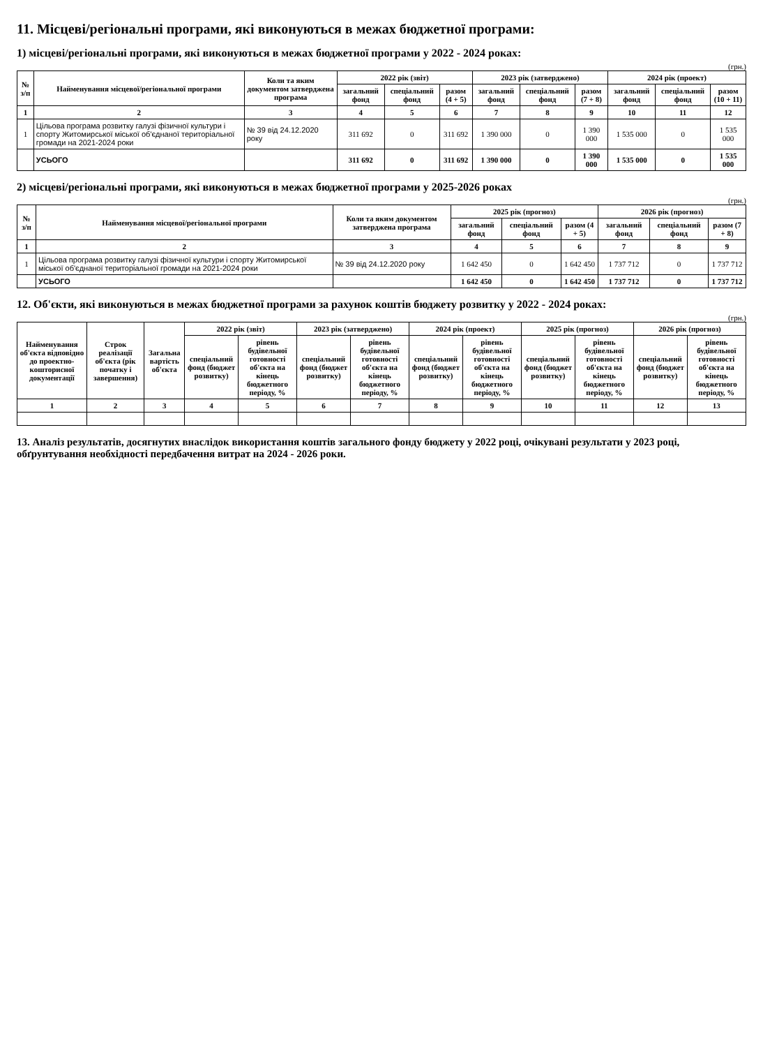11. Місцеві/регіональні програми, які виконуються в межах бюджетної програми:
1) місцеві/регіональні програми, які виконуються в межах бюджетної програми у 2022 - 2024 роках:
(грн.)
| № з/п | Найменування місцевої/регіональної програми | Коли та яким документом затверджена програма | 2022 рік (звіт) | | | 2023 рік (затверджено) | | | 2024 рік (проект) | | |
| --- | --- | --- | --- | --- | --- | --- | --- | --- | --- | --- | --- |
| | | | загальний фонд | спеціальний фонд | разом (4 + 5) | загальний фонд | спеціальний фонд | разом (7 + 8) | загальний фонд | спеціальний фонд | разом (10 + 11) |
| 1 | 2 | 3 | 4 | 5 | 6 | 7 | 8 | 9 | 10 | 11 | 12 |
| 1 | Цільова програма розвитку галузі фізичної культури і спорту Житомирської міської об'єднаної територіальної громади на 2021-2024 роки | № 39 від 24.12.2020 року | 311 692 | 0 | 311 692 | 1 390 000 | 0 | 1 390 000 | 1 535 000 | 0 | 1 535 000 |
| | УСЬОГО | | 311 692 | 0 | 311 692 | 1 390 000 | 0 | 1 390 000 | 1 535 000 | 0 | 1 535 000 |
2) місцеві/регіональні програми, які виконуються в межах бюджетної програми у 2025-2026 роках
(грн.)
| № з/п | Найменування місцевої/регіональної програми | Коли та яким документом затверджена програма | 2025 рік (прогноз) | | | 2026 рік (прогноз) | | |
| --- | --- | --- | --- | --- | --- | --- | --- | --- |
| | | | загальний фонд | спеціальний фонд | разом (4 + 5) | загальний фонд | спеціальний фонд | разом (7 + 8) |
| 1 | 2 | 3 | 4 | 5 | 6 | 7 | 8 | 9 |
| 1 | Цільова програма розвитку галузі фізичної культури і спорту Житомирської міської об'єднаної територіальної громади на 2021-2024 роки | № 39 від 24.12.2020 року | 1 642 450 | 0 | 1 642 450 | 1 737 712 | 0 | 1 737 712 |
| | УСЬОГО | | 1 642 450 | 0 | 1 642 450 | 1 737 712 | 0 | 1 737 712 |
12. Об'єкти, які виконуються в межах бюджетної програми за рахунок коштів бюджету розвитку у 2022 - 2024 роках:
(грн.)
| Найменування об'єкта відповідно до проектно-кошторисної документації | Строк реалізації об'єкта (рік початку і завершення) | Загальна вартість об'єкта | 2022 рік (звіт) | | 2023 рік (затверджено) | | 2024 рік (проект) | | 2025 рік (прогноз) | | 2026 рік (прогноз) | |
| --- | --- | --- | --- | --- | --- | --- | --- | --- | --- | --- | --- | --- |
| | | | спеціальний фонд (бюджет розвитку) | рівень будівельної готовності об'єкта на кінець бюджетного періоду, % | спеціальний фонд (бюджет розвитку) | рівень будівельної готовності об'єкта на кінець бюджетного періоду, % | спеціальний фонд (бюджет розвитку) | рівень будівельної готовності об'єкта на кінець бюджетного періоду, % | спеціальний фонд (бюджет розвитку) | рівень будівельної готовності об'єкта на кінець бюджетного періоду, % | спеціальний фонд (бюджет розвитку) | рівень будівельної готовності об'єкта на кінець бюджетного періоду, % |
| 1 | 2 | 3 | 4 | 5 | 6 | 7 | 8 | 9 | 10 | 11 | 12 | 13 |
13. Аналіз результатів, досягнутих внаслідок використання коштів загального фонду бюджету у 2022 році, очікувані результати у 2023 році, обґрунтування необхідності передбачення витрат на 2024 - 2026 роки.